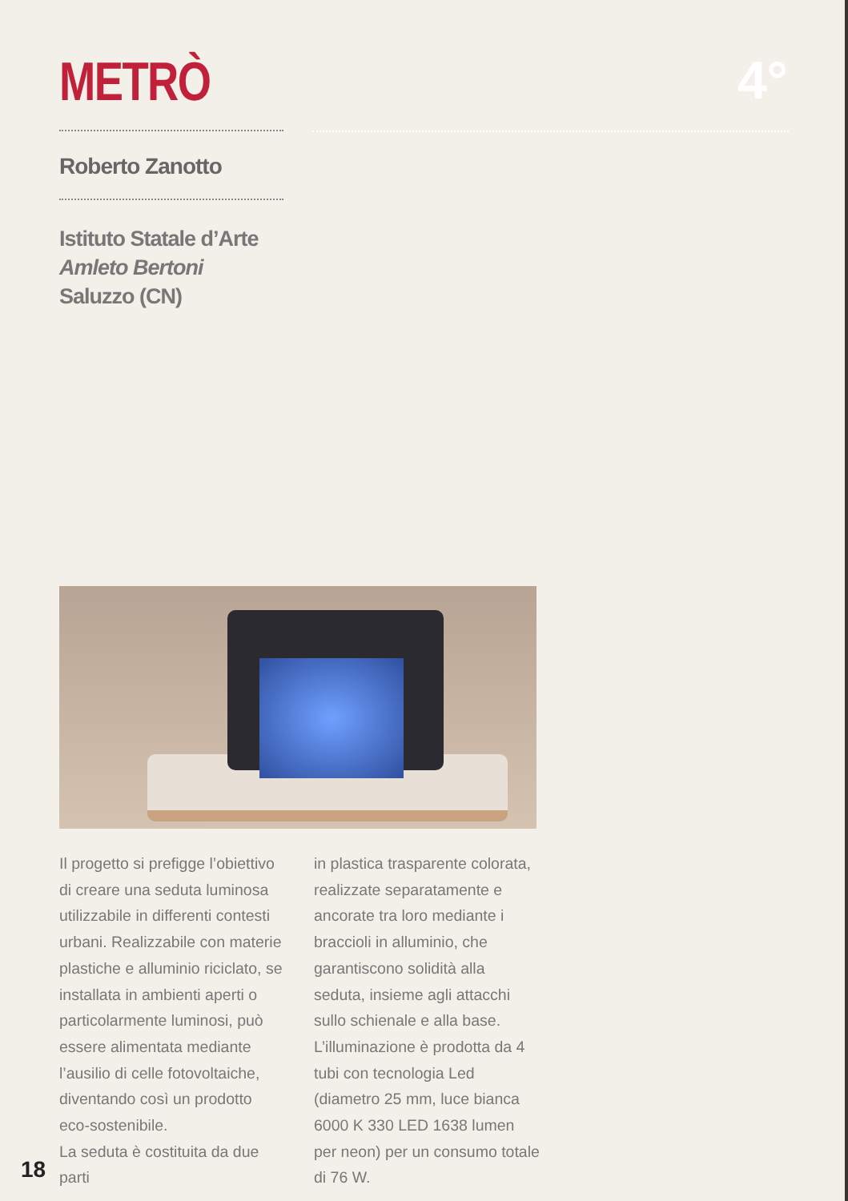METRÒ 4°
Roberto Zanotto
Istituto Statale d’Arte
Amleto Bertoni
Saluzzo (CN)
Il progetto si prefigge l’obiettivo di creare una seduta luminosa utilizzabile in differenti contesti urbani. Realizzabile con materie plastiche e alluminio riciclato, se installata in ambienti aperti o particolarmente luminosi, può essere alimentata mediante l’ausilio di celle fotovoltaiche, diventando così un prodotto eco-sostenibile.
La seduta è costituita da due parti
in plastica trasparente colorata, realizzate separatamente e ancorate tra loro mediante i braccioli in alluminio, che garantiscono solidità alla seduta, insieme agli attacchi sullo schienale e alla base.
L’illuminazione è prodotta da 4 tubi con tecnologia Led (diametro 25 mm, luce bianca 6000 K 330 LED 1638 lumen per neon) per un consumo totale di 76 W.
18